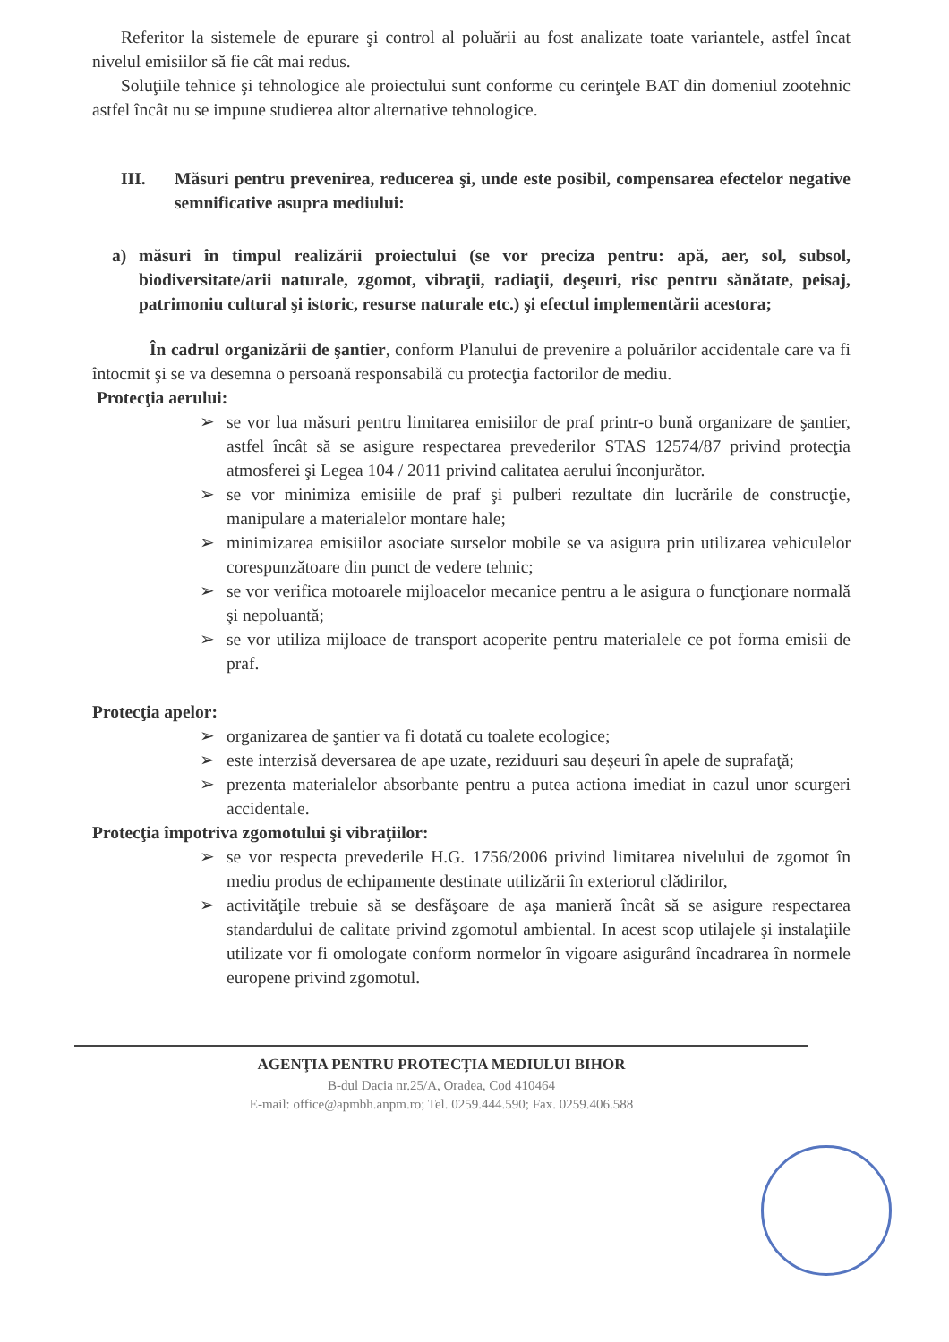Referitor la sistemele de epurare şi control al poluării au fost analizate toate variantele, astfel încat nivelul emisiilor să fie cât mai redus.
Soluţiile tehnice şi tehnologice ale proiectului sunt conforme cu cerinţele BAT din domeniul zootehnic astfel încât nu se impune studierea altor alternative tehnologice.
III. Măsuri pentru prevenirea, reducerea şi, unde este posibil, compensarea efectelor negative semnificative asupra mediului:
a) măsuri în timpul realizării proiectului (se vor preciza pentru: apă, aer, sol, subsol, biodiversitate/arii naturale, zgomot, vibraţii, radiaţii, deşeuri, risc pentru sănătate, peisaj, patrimoniu cultural şi istoric, resurse naturale etc.) şi efectul implementării acestora;
În cadrul organizării de şantier, conform Planului de prevenire a poluărilor accidentale care va fi întocmit şi se va desemna o persoană responsabilă cu protecţia factorilor de mediu.
Protecţia aerului:
➢ se vor lua măsuri pentru limitarea emisiilor de praf printr-o bună organizare de şantier, astfel încât să se asigure respectarea prevederilor STAS 12574/87 privind protecţia atmosferei şi Legea 104 / 2011 privind calitatea aerului înconjurător.
➢ se vor minimiza emisiile de praf şi pulberi rezultate din lucrările de construcţie, manipulare a materialelor montare hale;
➢ minimizarea emisiilor asociate surselor mobile se va asigura prin utilizarea vehiculelor corespunzătoare din punct de vedere tehnic;
➢ se vor verifica motoarele mijloacelor mecanice pentru a le asigura o funcţionare normală şi nepoluantă;
➢ se vor utiliza mijloace de transport acoperite pentru materialele ce pot forma emisii de praf.
Protecţia apelor:
➢ organizarea de şantier va fi dotată cu toalete ecologice;
➢ este interzisă deversarea de ape uzate, reziduuri sau deşeuri în apele de suprafaţă;
➢ prezenta materialelor absorbante pentru a putea actiona imediat in cazul unor scurgeri accidentale.
Protecţia împotriva zgomotului şi vibraţiilor:
➢ se vor respecta prevederile H.G. 1756/2006 privind limitarea nivelului de zgomot în mediu produs de echipamente destinate utilizării în exteriorul clădirilor,
➢ activităţile trebuie să se desfăşoare de aşa manieră încât să se asigure respectarea standardului de calitate privind zgomotul ambiental. In acest scop utilajele şi instalaţiile utilizate vor fi omologate conform normelor în vigoare asigurând încadrarea în normele europene privind zgomotul.
AGENŢIA PENTRU PROTECŢIA MEDIULUI BIHOR
B-dul Dacia nr.25/A, Oradea, Cod 410464
E-mail: office@apmbh.anpm.ro; Tel. 0259.444.590; Fax. 0259.406.588